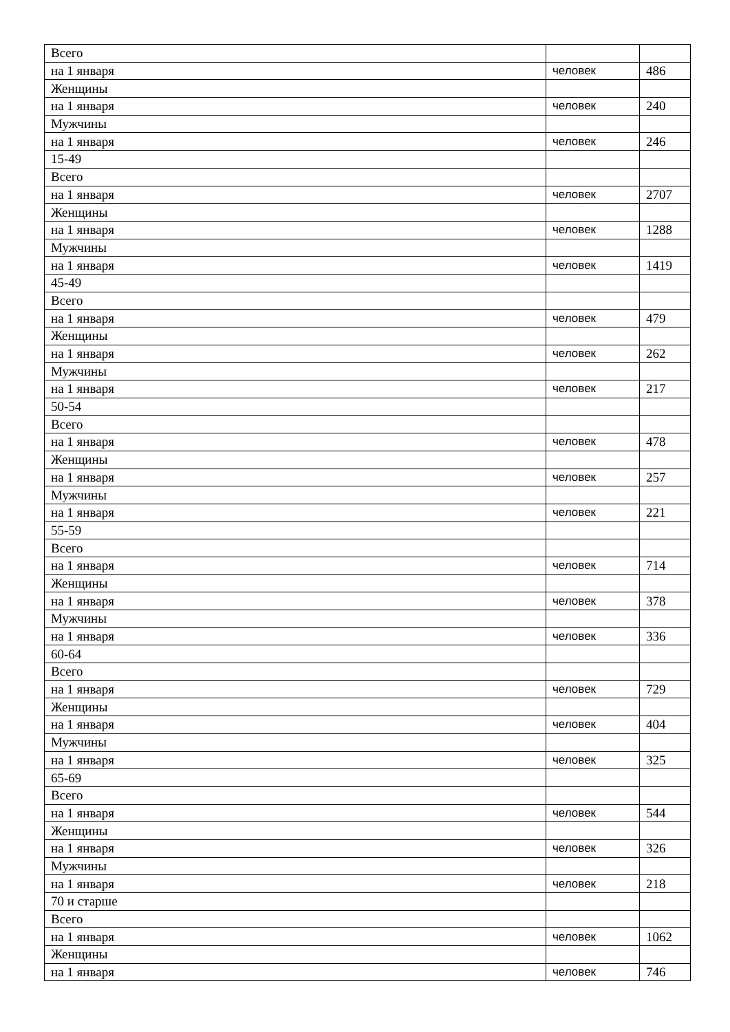| Всего | | |
| на 1 января | человек | 486 |
| Женщины | | |
| на 1 января | человек | 240 |
| Мужчины | | |
| на 1 января | человек | 246 |
| 15-49 | | |
| Всего | | |
| на 1 января | человек | 2707 |
| Женщины | | |
| на 1 января | человек | 1288 |
| Мужчины | | |
| на 1 января | человек | 1419 |
| 45-49 | | |
| Всего | | |
| на 1 января | человек | 479 |
| Женщины | | |
| на 1 января | человек | 262 |
| Мужчины | | |
| на 1 января | человек | 217 |
| 50-54 | | |
| Всего | | |
| на 1 января | человек | 478 |
| Женщины | | |
| на 1 января | человек | 257 |
| Мужчины | | |
| на 1 января | человек | 221 |
| 55-59 | | |
| Всего | | |
| на 1 января | человек | 714 |
| Женщины | | |
| на 1 января | человек | 378 |
| Мужчины | | |
| на 1 января | человек | 336 |
| 60-64 | | |
| Всего | | |
| на 1 января | человек | 729 |
| Женщины | | |
| на 1 января | человек | 404 |
| Мужчины | | |
| на 1 января | человек | 325 |
| 65-69 | | |
| Всего | | |
| на 1 января | человек | 544 |
| Женщины | | |
| на 1 января | человек | 326 |
| Мужчины | | |
| на 1 января | человек | 218 |
| 70 и старше | | |
| Всего | | |
| на 1 января | человек | 1062 |
| Женщины | | |
| на 1 января | человек | 746 |